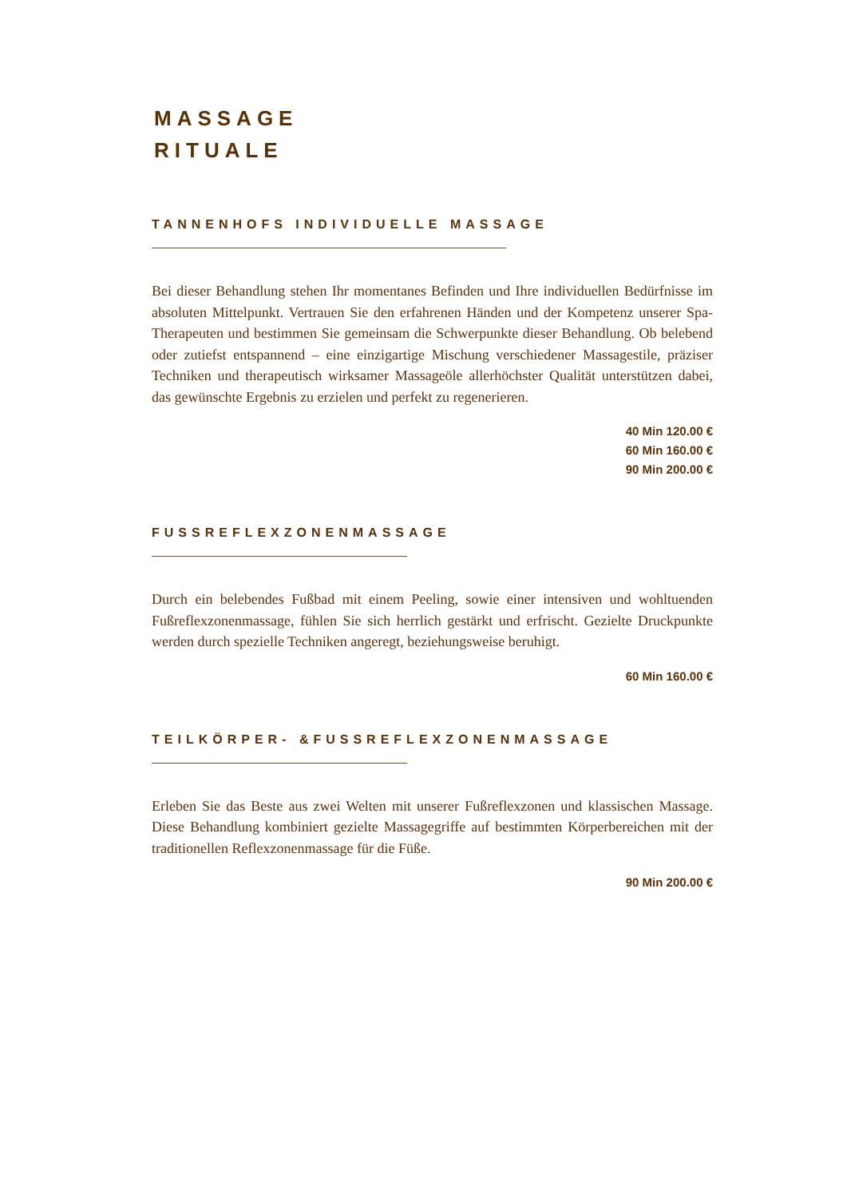MASSAGE
RITUALE
TANNENHOFS INDIVIDUELLE MASSAGE
Bei dieser Behandlung stehen Ihr momentanes Befinden und Ihre individuellen Bedürfnisse im absoluten Mittelpunkt. Vertrauen Sie den erfahrenen Händen und der Kompetenz unserer Spa-Therapeuten und bestimmen Sie gemeinsam die Schwerpunkte dieser Behandlung. Ob belebend oder zutiefst entspannend – eine einzigartige Mischung verschiedener Massagestile, präziser Techniken und therapeutisch wirksamer Massageöle allerhöchster Qualität unterstützen dabei, das gewünschte Ergebnis zu erzielen und perfekt zu regenerieren.
40 Min 120.00 €
60 Min 160.00 €
90 Min 200.00 €
FUSSREFLEXZONENMASSAGE
Durch ein belebendes Fußbad mit einem Peeling, sowie einer intensiven und wohltuenden Fußreflexzonenmassage, fühlen Sie sich herrlich gestärkt und erfrischt. Gezielte Druckpunkte werden durch spezielle Techniken angeregt, beziehungsweise beruhigt.
60 Min 160.00 €
TEILKÖRPER- &FUSSREFLEXZONENMASSAGE
Erleben Sie das Beste aus zwei Welten mit unserer Fußreflexzonen und klassischen Massage. Diese Behandlung kombiniert gezielte Massagegriffe auf bestimmten Körperbereichen mit der traditionellen Reflexzonenmassage für die Füße.
90 Min 200.00 €